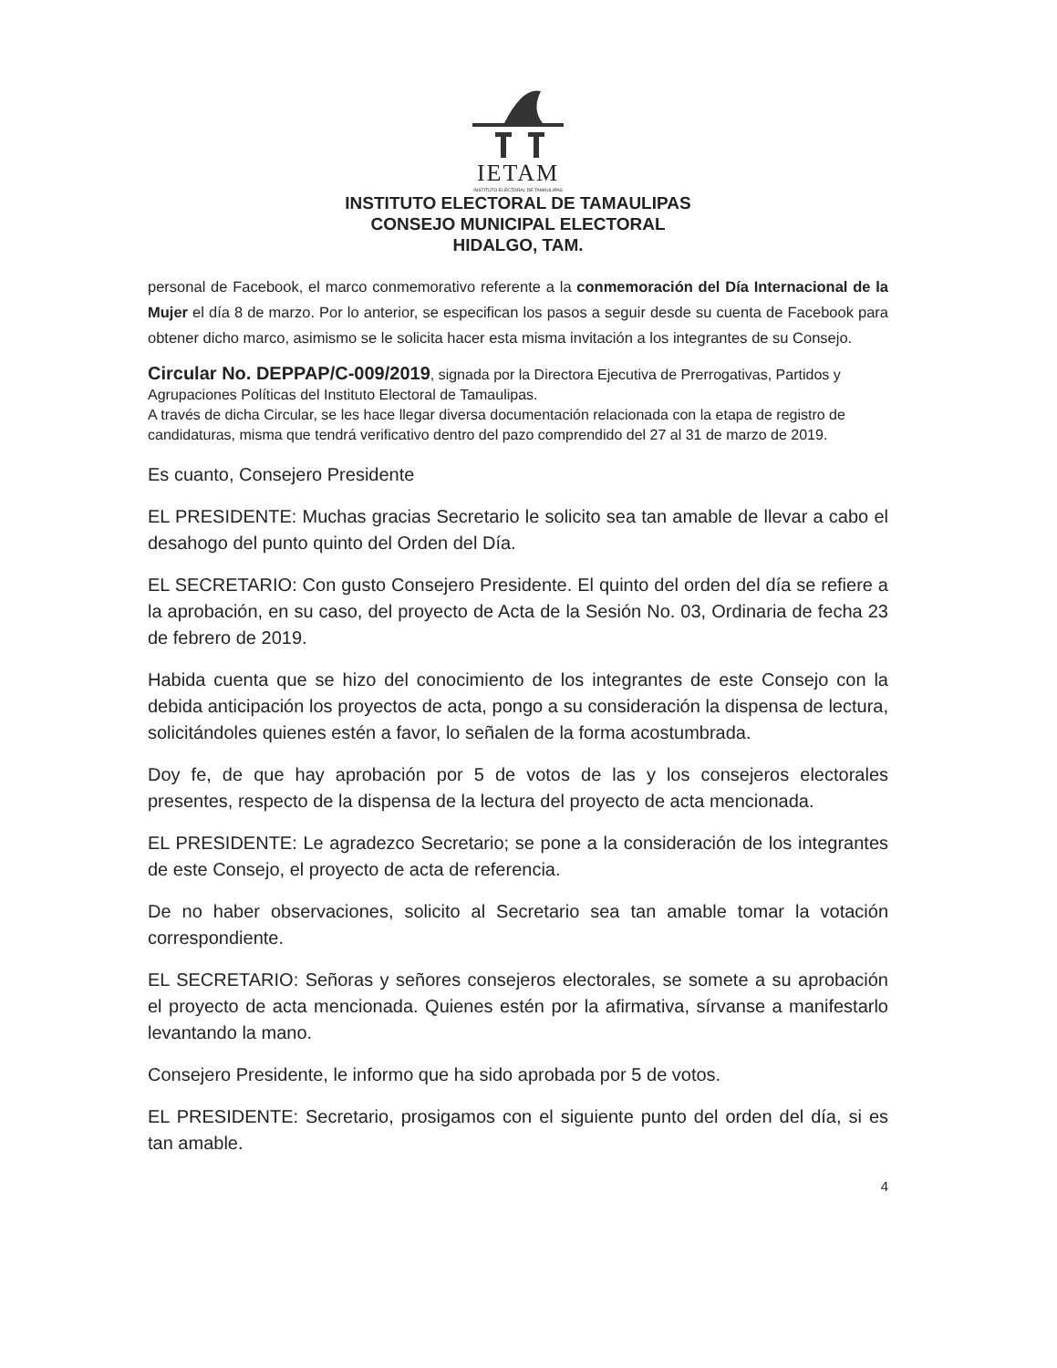IETAM
INSTITUTO ELECTORAL DE TAMAULIPAS
INSTITUTO ELECTORAL DE TAMAULIPAS
CONSEJO MUNICIPAL ELECTORAL
HIDALGO, TAM.
personal de Facebook, el marco conmemorativo referente a la conmemoración del Día Internacional de la Mujer el día 8 de marzo. Por lo anterior, se especifican los pasos a seguir desde su cuenta de Facebook para obtener dicho marco, asimismo se le solicita hacer esta misma invitación a los integrantes de su Consejo.
Circular No. DEPPAP/C-009/2019, signada por la Directora Ejecutiva de Prerrogativas, Partidos y Agrupaciones Políticas del Instituto Electoral de Tamaulipas.
A través de dicha Circular, se les hace llegar diversa documentación relacionada con la etapa de registro de candidaturas, misma que tendrá verificativo dentro del pazo comprendido del 27 al 31 de marzo de 2019.
Es cuanto, Consejero Presidente
EL PRESIDENTE: Muchas gracias Secretario le solicito sea tan amable de llevar a cabo el desahogo del punto quinto del Orden del Día.
EL SECRETARIO: Con gusto Consejero Presidente. El quinto del orden del día se refiere a la aprobación, en su caso, del proyecto de Acta de la Sesión No. 03, Ordinaria de fecha 23 de febrero de 2019.
Habida cuenta que se hizo del conocimiento de los integrantes de este Consejo con la debida anticipación los proyectos de acta, pongo a su consideración la dispensa de lectura, solicitándoles quienes estén a favor, lo señalen de la forma acostumbrada.
Doy fe, de que hay aprobación por 5 de votos de las y los consejeros electorales presentes, respecto de la dispensa de la lectura del proyecto de acta mencionada.
EL PRESIDENTE: Le agradezco Secretario; se pone a la consideración de los integrantes de este Consejo, el proyecto de acta de referencia.
De no haber observaciones, solicito al Secretario sea tan amable tomar la votación correspondiente.
EL SECRETARIO: Señoras y señores consejeros electorales, se somete a su aprobación el proyecto de acta mencionada. Quienes estén por la afirmativa, sírvanse a manifestarlo levantando la mano.
Consejero Presidente, le informo que ha sido aprobada por 5 de votos.
EL PRESIDENTE: Secretario, prosigamos con el siguiente punto del orden del día, si es tan amable.
4